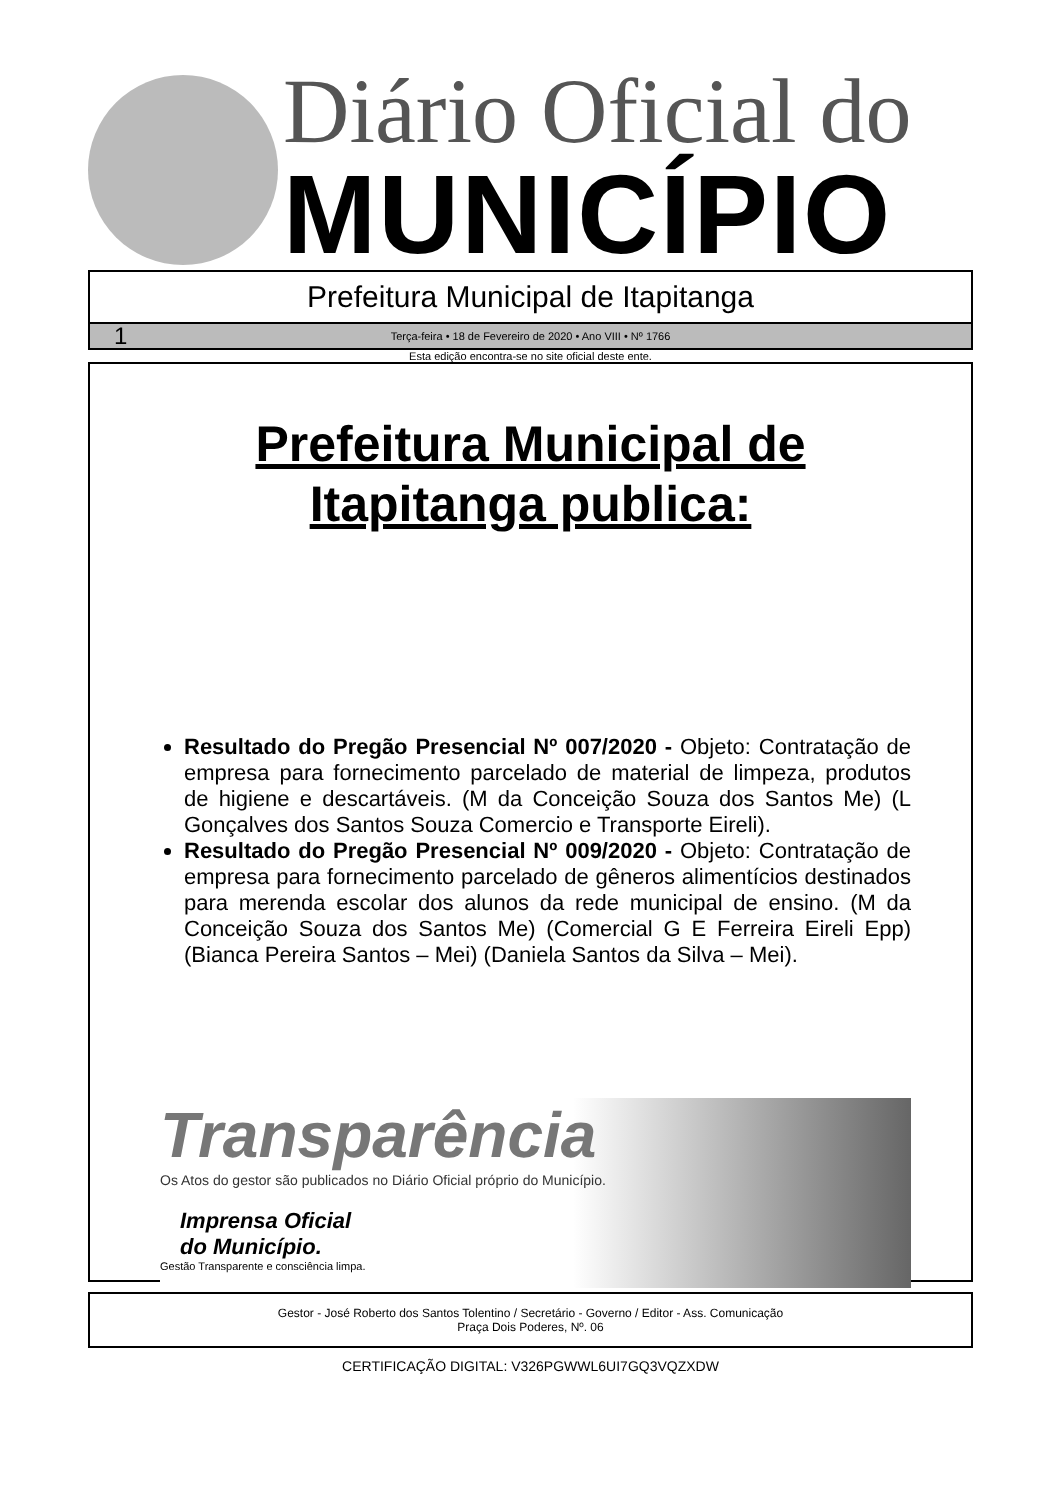Diário Oficial do
MUNICÍPIO
Prefeitura Municipal de Itapitanga
1
Terça-feira • 18 de Fevereiro de 2020 • Ano VIII • Nº 1766
Esta edição encontra-se no site oficial deste ente.
Prefeitura Municipal de
Itapitanga publica:
Resultado do Pregão Presencial Nº 007/2020 - Objeto: Contratação de empresa para fornecimento parcelado de material de limpeza, produtos de higiene e descartáveis. (M da Conceição Souza dos Santos Me) (L Gonçalves dos Santos Souza Comercio e Transporte Eireli).
Resultado do Pregão Presencial Nº 009/2020 - Objeto: Contratação de empresa para fornecimento parcelado de gêneros alimentícios destinados para merenda escolar dos alunos da rede municipal de ensino. (M da Conceição Souza dos Santos Me) (Comercial G E Ferreira Eireli Epp) (Bianca Pereira Santos – Mei) (Daniela Santos da Silva – Mei).
Transparência
Os Atos do gestor são publicados no Diário Oficial próprio do Município.
Imprensa Oficial
do Município.
Gestão Transparente e consciência limpa.
Gestor - José Roberto dos Santos Tolentino / Secretário - Governo / Editor - Ass. Comunicação
Praça Dois Poderes, Nº. 06
CERTIFICAÇÃO DIGITAL: V326PGWWL6UI7GQ3VQZXDW